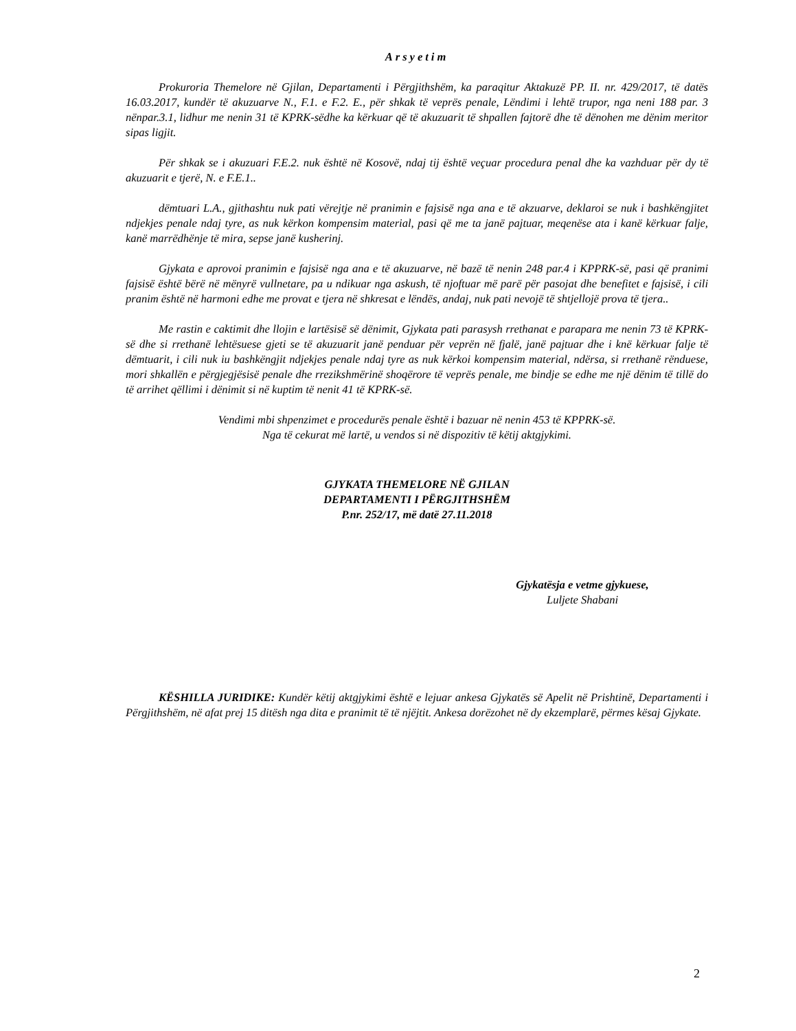Arsyetim
Prokuroria Themelore në Gjilan, Departamenti i Përgjithshëm, ka paraqitur Aktakuzë PP. II. nr. 429/2017, të datës 16.03.2017, kundër të akuzuarve N., F.1. e F.2. E., për shkak të veprës penale, Lëndimi i lehtë trupor, nga neni 188 par. 3 nënpar.3.1, lidhur me nenin 31 të KPRK-sëdhe ka kërkuar që të akuzuarit të shpallen fajtorë dhe të dënohen me dënim meritor sipas ligjit.
Për shkak se i akuzuari F.E.2. nuk është në Kosovë, ndaj tij është veçuar procedura penal dhe ka vazhduar për dy të akuzuarit e tjerë, N. e F.E.1..
dëmtuari L.A., gjithashtu nuk pati vërejtje në pranimin e fajsisë nga ana e të akzuarve, deklaroi se nuk i bashkëngjitet ndjekjes penale ndaj tyre, as nuk kërkon kompensim material, pasi që me ta janë pajtuar, meqenëse ata i kanë kërkuar falje, kanë marrëdhënje të mira, sepse janë kusherinj.
Gjykata e aprovoi pranimin e fajsisë nga ana e të akuzuarve, në bazë të nenin 248 par.4 i KPPRK-së, pasi që pranimi fajsisë është bërë në mënyrë vullnetare, pa u ndikuar nga askush, të njoftuar më parë për pasojat dhe benefitet e fajsisë, i cili pranim është në harmoni edhe me provat e tjera në shkresat e lëndës, andaj, nuk pati nevojë të shtjellojë prova të tjera..
Me rastin e caktimit dhe llojin e lartësisë së dënimit, Gjykata pati parasysh rrethanat e parapara me nenin 73 të KPRK-së dhe si rrethanë lehtësuese gjeti se të akuzuarit janë penduar për veprën në fjalë, janë pajtuar dhe i knë kërkuar falje të dëmtuarit, i cili nuk iu bashkëngjit ndjekjes penale ndaj tyre as nuk kërkoi kompensim material, ndërsa, si rrethanë rënduese, mori shkallën e përgjegjësisë penale dhe rrezikshmërinë shoqërore të veprës penale, me bindje se edhe me një dënim të tillë do të arrihet qëllimi i dënimit si në kuptim të nenit 41 të KPRK-së.
Vendimi mbi shpenzimet e procedurës penale është i bazuar në nenin 453 të KPPRK-së.
Nga të cekurat më lartë, u vendos si në dispozitiv të këtij aktgjykimi.
GJYKATA THEMELORE NË GJILAN
DEPARTAMENTI I PËRGJITHSHËM
P.nr. 252/17, më datë 27.11.2018
Gjykatësja e vetme gjykuese,
Luljete Shabani
KËSHILLA JURIDIKE: Kundër këtij aktgjykimi është e lejuar ankesa Gjykatës së Apelit në Prishtinë, Departamenti i Përgjithshëm, në afat prej 15 ditësh nga dita e pranimit të të njëjtit. Ankesa dorëzohet në dy ekzemplarë, përmes kësaj Gjykate.
2